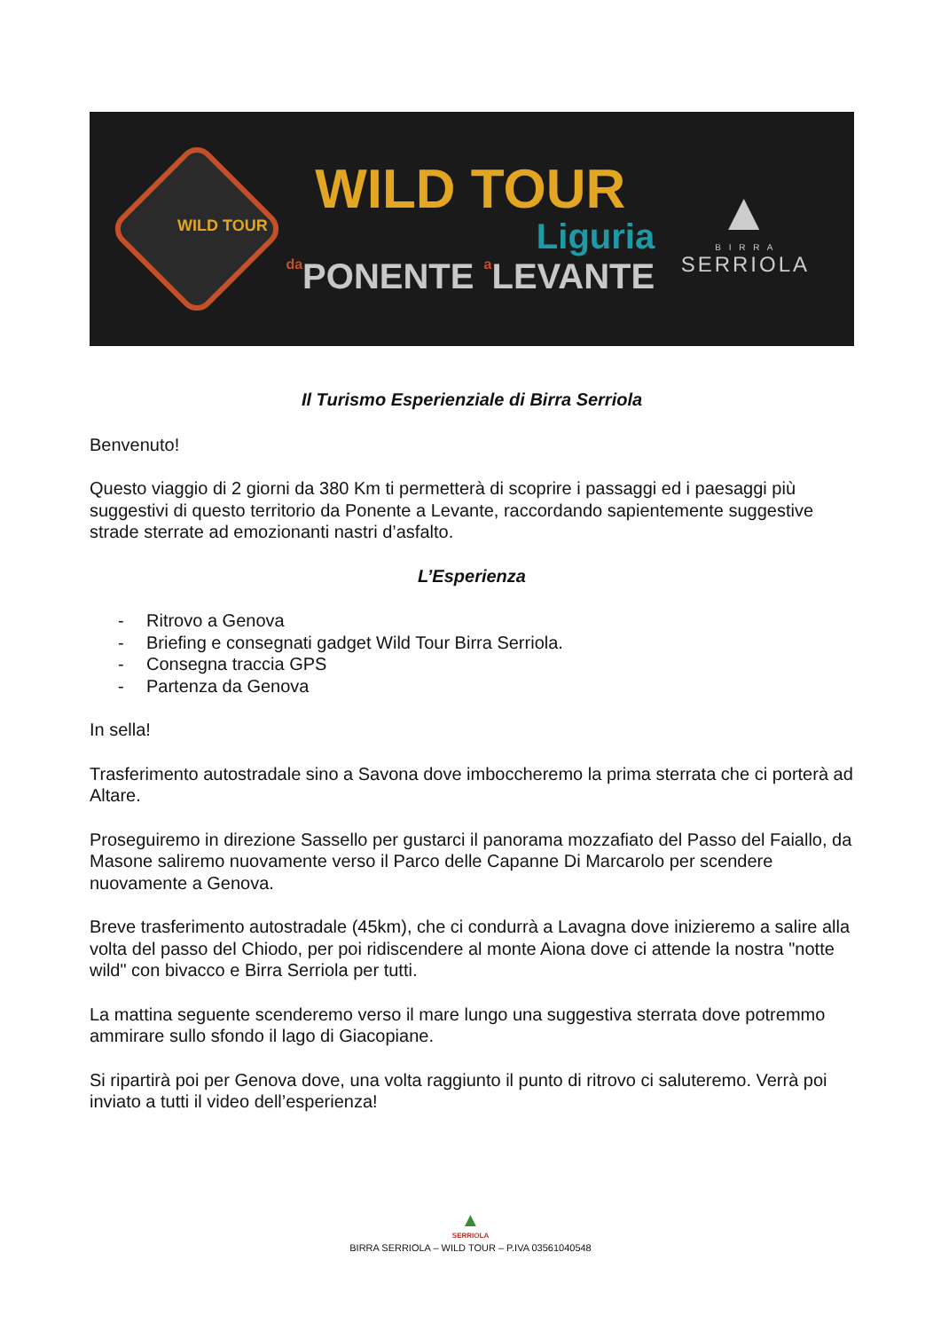WILD TOUR
Liguria
da PONENTE a LEVANTE
▲
B I R R A
SERRIOLA
WILD TOUR
Il Turismo Esperienziale di Birra Serriola
Benvenuto!
Questo viaggio di 2 giorni da 380 Km ti permetterà di scoprire i passaggi ed i paesaggi più suggestivi di questo territorio da Ponente a Levante, raccordando sapientemente suggestive strade sterrate ad emozionanti nastri d’asfalto.
L’Esperienza
- Ritrovo a Genova
- Briefing e consegnati gadget Wild Tour Birra Serriola.
- Consegna traccia GPS
- Partenza da Genova
In sella!
Trasferimento autostradale sino a Savona dove imboccheremo la prima sterrata che ci porterà ad Altare.
Proseguiremo in direzione Sassello per gustarci il panorama mozzafiato del Passo del Faiallo, da Masone saliremo nuovamente verso il Parco delle Capanne Di Marcarolo per scendere nuovamente a Genova.
Breve trasferimento autostradale (45km), che ci condurrà a Lavagna dove inizieremo a salire alla volta del passo del Chiodo, per poi ridiscendere al monte Aiona dove ci attende la nostra "notte wild" con bivacco e Birra Serriola per tutti.
La mattina seguente scenderemo verso il mare lungo una suggestiva sterrata dove potremmo ammirare sullo sfondo il lago di Giacopiane.
Si ripartirà poi per Genova dove, una volta raggiunto il punto di ritrovo ci saluteremo. Verrà poi inviato a tutti il video dell’esperienza!
▲
SERRIOLA
BIRRA SERRIOLA – WILD TOUR – P.IVA 03561040548